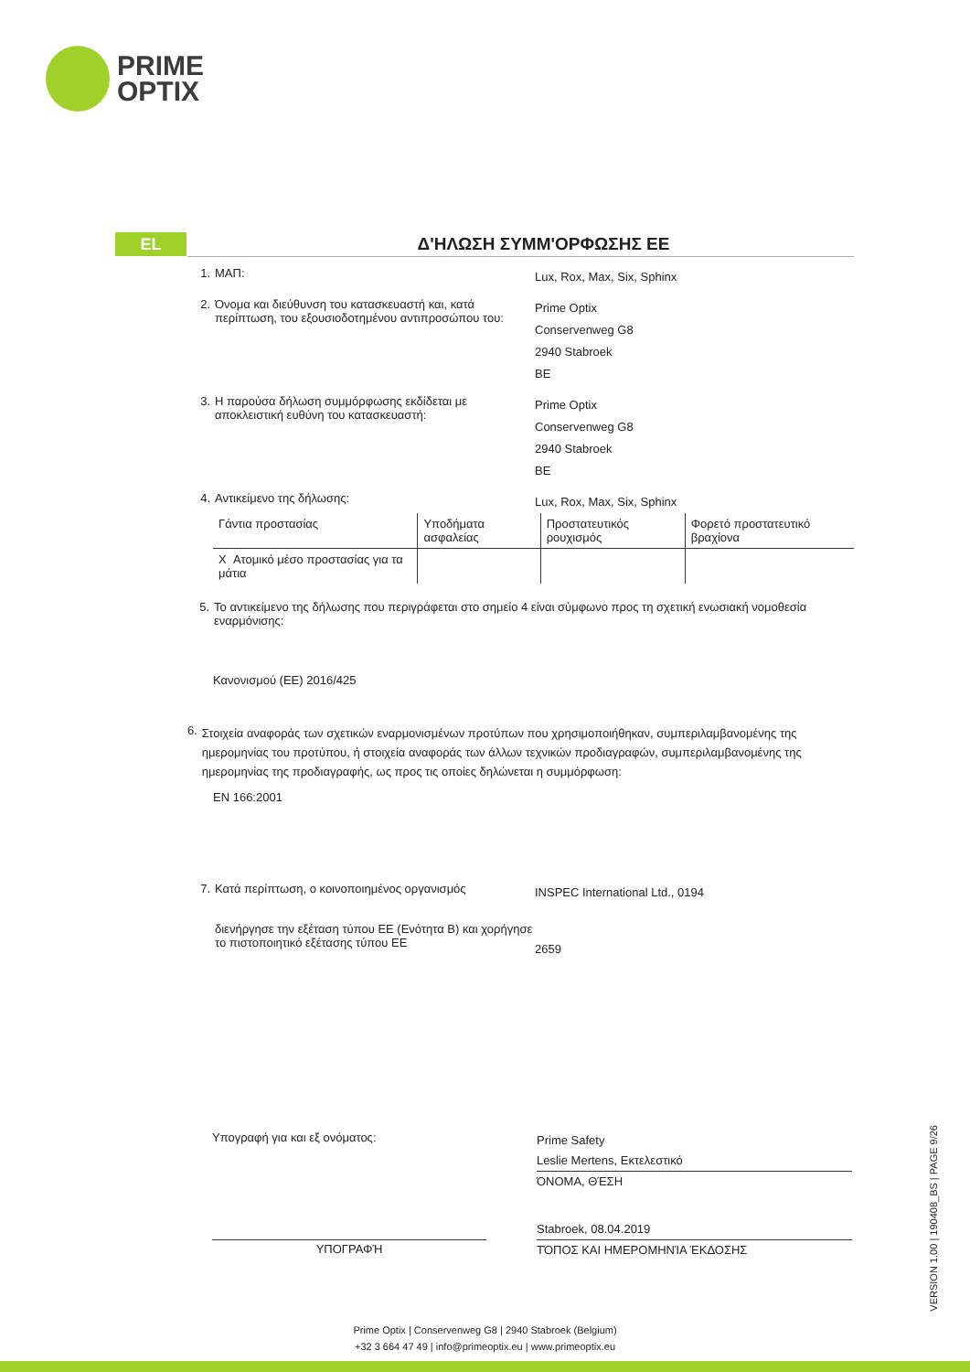PRIME
OPTIX
EL
Δ'ΗΛΩΣΗ ΣΥΜΜ'ΟΡΦΩΣΗΣ ΕΕ
1. ΜΑΠ:
Lux, Rox, Max, Six, Sphinx
2. Όνομα και διεύθυνση του κατασκευαστή και, κατά περίπτωση, του εξουσιοδοτημένου αντιπροσώπου του:
Prime Optix
Conservenweg G8
2940 Stabroek
BE
3. Η παρούσα δήλωση συμμόρφωσης εκδίδεται με αποκλειστική ευθύνη του κατασκευαστή:
Prime Optix
Conservenweg G8
2940 Stabroek
BE
4. Αντικείμενο της δήλωσης:
Lux, Rox, Max, Six, Sphinx
| Γάντια προστασίας | Υποδήματα ασφαλείας | Προστατευτικός ρουχισμός | Φορετό προστατευτικό βραχίονα |
| X Ατομικό μέσο προστασίας για τα μάτια | | | |
5. Το αντικείμενο της δήλωσης που περιγράφεται στο σημείο 4 είναι σύμφωνο προς τη σχετική ενωσιακή νομοθεσία εναρμόνισης:
Κανονισμού (ΕΕ) 2016/425
6.
Στοιχεία αναφοράς των σχετικών εναρμονισμένων προτύπων που χρησιμοποιήθηκαν, συμπεριλαμβανομένης της ημερομηνίας του προτύπου, ή στοιχεία αναφοράς των άλλων τεχνικών προδιαγραφών, συμπεριλαμβανομένης της ημερομηνίας της προδιαγραφής, ως προς τις οποίες δηλώνεται η συμμόρφωση:
EN 166:2001
7. Κατά περίπτωση, ο κοινοποιημένος οργανισμός
INSPEC International Ltd., 0194
διενήργησε την εξέταση τύπου ΕΕ (Ενότητα Β) και χορήγησε το πιστοποιητικό εξέτασης τύπου ΕΕ
2659
Υπογραφή για και εξ ονόματος:
Prime Safety
Leslie Mertens, Εκτελεστικό
ΌΝΟΜΑ, ΘΈΣΗ
ΥΠΟΓΡΑΦΉ
Stabroek, 08.04.2019
ΤΌΠΟΣ ΚΑΙ ΗΜΕΡΟΜΗΝΊΑ ΈΚΔΟΣΗΣ
VERSION 1.00 | 190408_BS | PAGE 9/26
Prime Optix | Conservenweg G8 | 2940 Stabroek (Belgium)
+32 3 664 47 49 | info@primeoptix.eu | www.primeoptix.eu